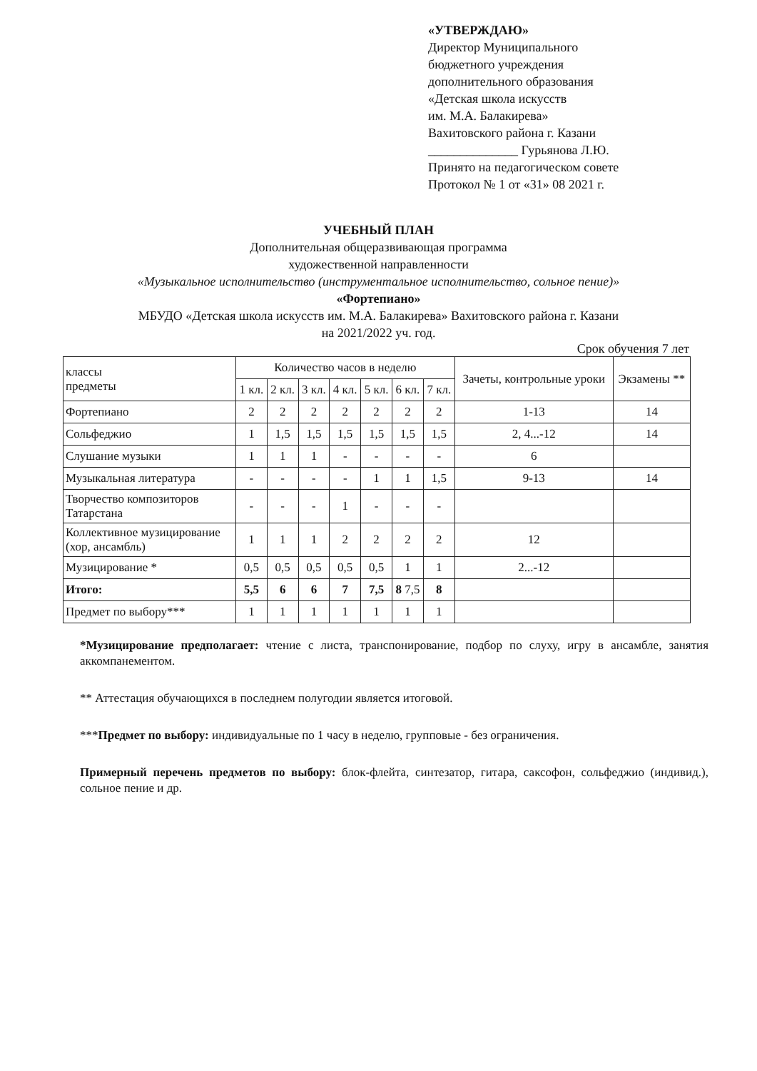«УТВЕРЖДАЮ»
Директор Муниципального
бюджетного учреждения
дополнительного образования
«Детская школа искусств
им. М.А. Балакирева»
Вахитовского района г. Казани
______________ Гурьянова Л.Ю.
Принято на педагогическом совете
Протокол № 1 от «31» 08 2021 г.
УЧЕБНЫЙ ПЛАН
Дополнительная общеразвивающая программа
художественной направленности
«Музыкальное исполнительство (инструментальное исполнительство, сольное пение)»
«Фортепиано»
МБУДО «Детская школа искусств им. М.А. Балакирева» Вахитовского района г. Казани
на 2021/2022 уч. год.
Срок обучения 7 лет
| классы предметы | Количество часов в неделю | | | | | | | Зачеты, контрольные уроки | Экзамены ** |
| --- | --- | --- | --- | --- | --- | --- | --- | --- | --- |
| | 1 кл. | 2 кл. | 3 кл. | 4 кл. | 5 кл. | 6 кл. | 7 кл. | | |
| Фортепиано | 2 | 2 | 2 | 2 | 2 | 2 | 2 | 1-13 | 14 |
| Сольфеджио | 1 | 1,5 | 1,5 | 1,5 | 1,5 | 1,5 | 1,5 | 2, 4...-12 | 14 |
| Слушание музыки | 1 | 1 | 1 | - | - | - | - | 6 | |
| Музыкальная литература | - | - | - | - | 1 | 1 | 1,5 | 9-13 | 14 |
| Творчество композиторов Татарстана | - | - | - | 1 | - | - | - | | |
| Коллективное музицирование (хор, ансамбль) | 1 | 1 | 1 | 2 | 2 | 2 | 2 | 12 | |
| Музицирование * | 0,5 | 0,5 | 0,5 | 0,5 | 0,5 | 1 | 1 | 2...-12 | |
| Итого: | 5,5 | 6 | 6 | 7 | 7,5 | 8 7,5 | 8 | | |
| Предмет по выбору*** | 1 | 1 | 1 | 1 | 1 | 1 | 1 | | |
*Музицирование предполагает: чтение с листа, транспонирование, подбор по слуху, игру в ансамбле, занятия аккомпанементом.
** Аттестация обучающихся в последнем полугодии является итоговой.
***Предмет по выбору: индивидуальные по 1 часу в неделю, групповые - без ограничения.
Примерный перечень предметов по выбору: блок-флейта, синтезатор, гитара, саксофон, сольфеджио (индивид.), сольное пение и др.